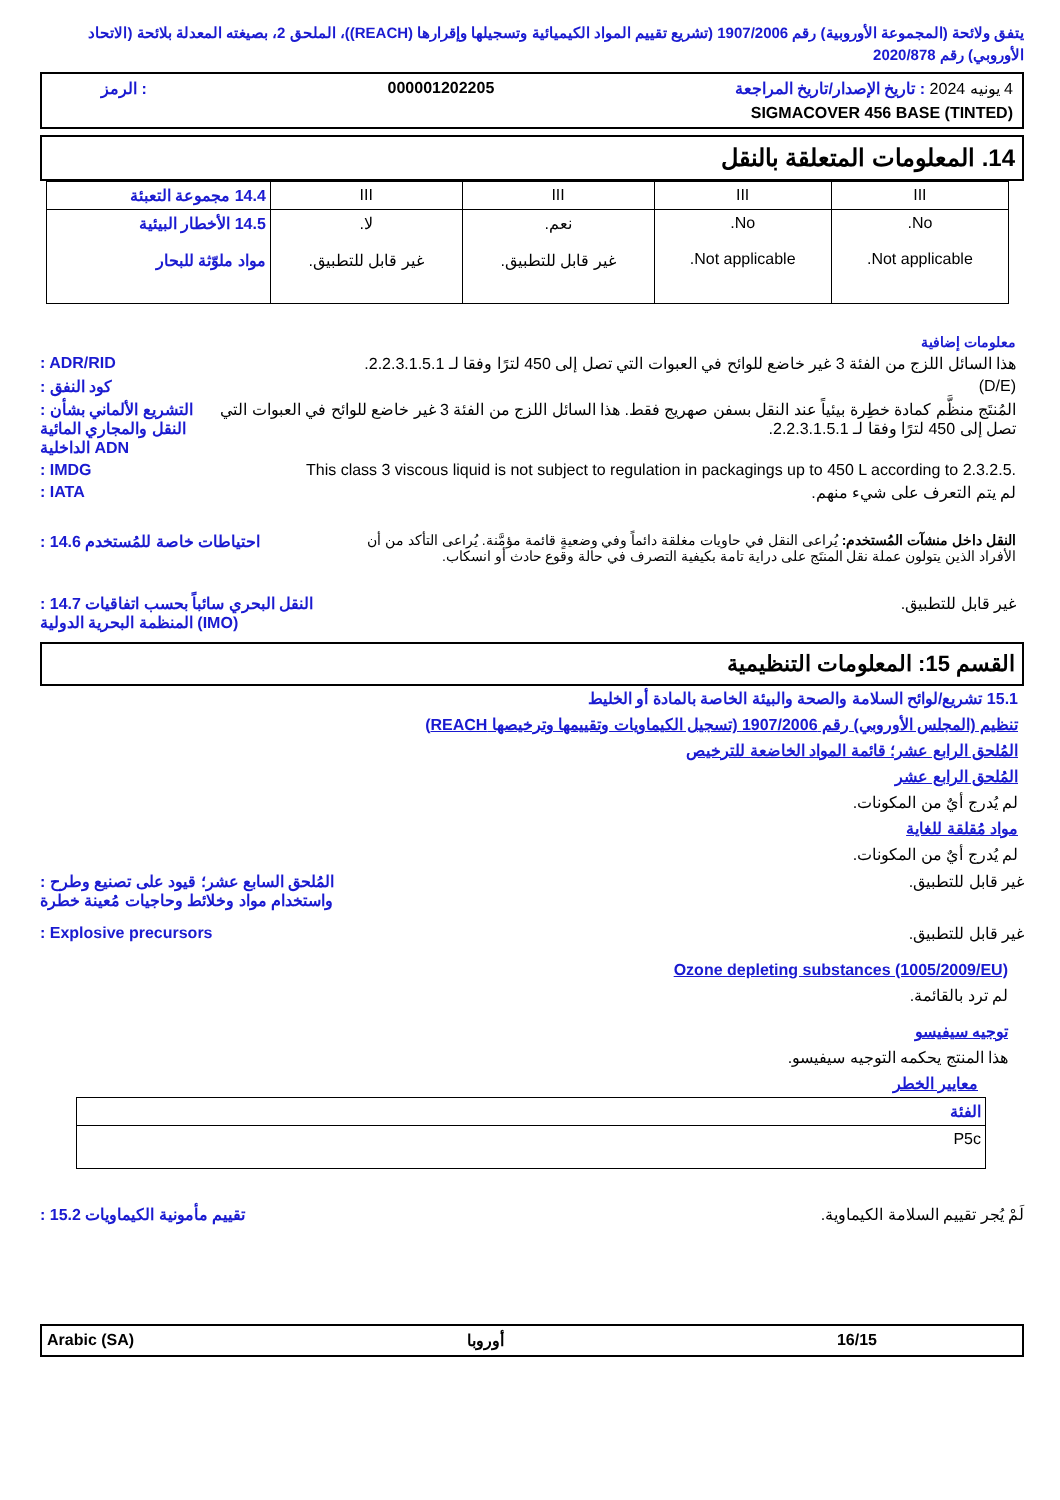يتفق ولائحة (المجموعة الأوروبية) رقم 1907/2006 (تشريع تقييم المواد الكيميائية وتسجيلها وإقرارها (REACH))، الملحق 2، بصيغته المعدلة بلائحة (الاتحاد الأوروبي) رقم 2020/878
4 يونيه 2024 : تاريخ الإصدار/تاريخ المراجعة 000001202205: الرمز
SIGMACOVER 456 BASE (TINTED)
14. المعلومات المتعلقة بالنقل
| III | III | III | III | 14.4 مجموعة التعبئة |
| No. Not applicable. | No. Not applicable. | نعم. غير قابل للتطبيق. | لا. غير قابل للتطبيق. | 14.5 الأخطار البيئية مواد ملوّثة للبحار |
معلومات إضافية
هذا السائل اللزج من الفئة 3 غير خاضع للوائح في العبوات التي تصل إلى 450 لترًا وفقا لـ 2.2.3.1.5.1.: ADR/RID
(D/E): كود النفق
المُنتَج منظَّم كمادة خطِرة بيئياً عند النقل بسفن صهريج فقط. هذا السائل اللزج من الفئة 3 غير خاضع للوائح في العبوات التي تصل إلى 450 لترًا وفقا لـ 2.2.3.1.5.1.: التشريع الألماني بشأن النقل والمجاري المائية الداخلية ADN
This class 3 viscous liquid is not subject to regulation in packagings up to 450 L according to 2.3.2.5.: IMDG
لم يتم التعرف على شيء منهم.: IATA
النقل داخل منشآت المُستخدم: يُراعى النقل في حاويات مغلقة دائماً وفي وضعيةٍ قائمة مؤمَّنة. يُراعى التأكد من أن الأفراد الذين يتولون عملة نقل المنتَج على دراية تامة بكيفية التصرف في حالة وقوع حادث أو انسكاب.: 14.6 احتياطات خاصة للمُستخدم
غير قابل للتطبيق.: 14.7 النقل البحري سائباً بحسب اتفاقيات المنظمة البحرية الدولية (IMO)
القسم 15: المعلومات التنظيمية
15.1 تشريع/لوائح السلامة والصحة والبيئة الخاصة بالمادة أو الخليط
تنظيم (المجلس الأوروبي) رقم 1907/2006 (تسجيل الكيماويات وتقييمها وترخيصها REACH)
المُلحق الرابع عشر؛ قائمة المواد الخاضعة للترخيص
المُلحق الرابع عشر
لم يُدرج أيٌ من المكونات.
مواد مُقلقة للغاية
لم يُدرج أيٌ من المكونات.
غير قابل للتطبيق.: المُلحق السابع عشر؛ قيود على تصنيع وطرح واستخدام مواد وخلائط وحاجيات مُعينة خطرة
غير قابل للتطبيق.: Explosive precursors
Ozone depleting substances (1005/2009/EU)
لم ترد بالقائمة.
توجيه سيفيسو
هذا المنتج يحكمه التوجيه سيفيسو.
معايير الخطر
| الفئة |
| P5c |
لَمْ يُجر تقييم السلامة الكيماوية.: 15.2 تقييم مأمونية الكيماويات
Arabic (SA) أوروبا 16/15